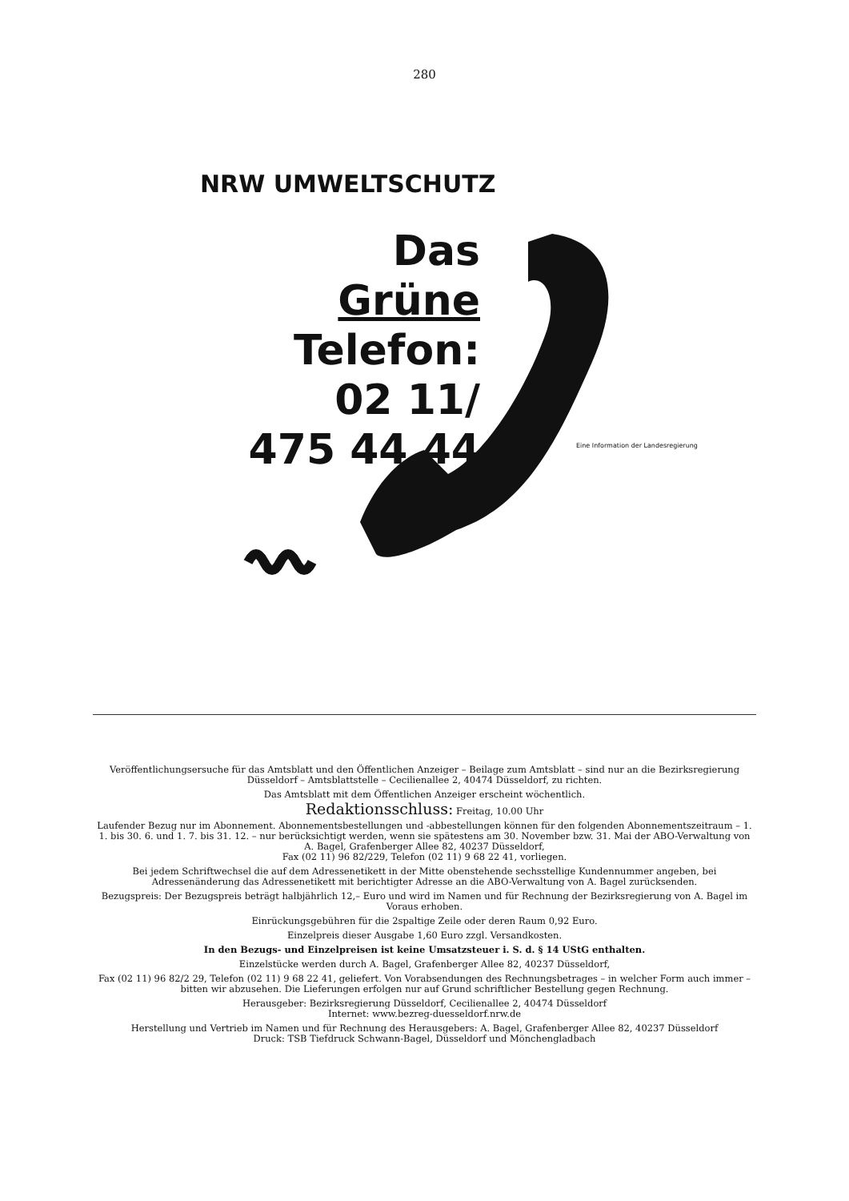280
NRW UMWELTSCHUTZ
Das
Grüne
Telefon:
02 11/
475 44 44
Eine Information der Landesregierung
Veröffentlichungsersuche für das Amtsblatt und den Öffentlichen Anzeiger – Beilage zum Amtsblatt – sind nur an die Bezirksregierung Düsseldorf – Amtsblattstelle – Cecilienallee 2, 40474 Düsseldorf, zu richten.
Das Amtsblatt mit dem Öffentlichen Anzeiger erscheint wöchentlich.
Redaktionsschluss: Freitag, 10.00 Uhr
Laufender Bezug nur im Abonnement. Abonnementsbestellungen und -abbestellungen können für den folgenden Abonnementszeitraum – 1. 1. bis 30. 6. und 1. 7. bis 31. 12. – nur berücksichtigt werden, wenn sie spätestens am 30. November bzw. 31. Mai der ABO-Verwaltung von A. Bagel, Grafenberger Allee 82, 40237 Düsseldorf,
Fax (02 11) 96 82/229, Telefon (02 11) 9 68 22 41, vorliegen.
Bei jedem Schriftwechsel die auf dem Adressenetikett in der Mitte obenstehende sechsstellige Kundennummer angeben, bei Adressenänderung das Adressenetikett mit berichtigter Adresse an die ABO-Verwaltung von A. Bagel zurücksenden.
Bezugspreis: Der Bezugspreis beträgt halbjährlich 12,– Euro und wird im Namen und für Rechnung der Bezirksregierung von A. Bagel im Voraus erhoben.
Einrückungsgebühren für die 2spaltige Zeile oder deren Raum 0,92 Euro.
Einzelpreis dieser Ausgabe 1,60 Euro zzgl. Versandkosten.
In den Bezugs- und Einzelpreisen ist keine Umsatzsteuer i. S. d. § 14 UStG enthalten.
Einzelstücke werden durch A. Bagel, Grafenberger Allee 82, 40237 Düsseldorf,
Fax (02 11) 96 82/2 29, Telefon (02 11) 9 68 22 41, geliefert. Von Vorabsendungen des Rechnungsbetrages – in welcher Form auch immer – bitten wir abzusehen. Die Lieferungen erfolgen nur auf Grund schriftlicher Bestellung gegen Rechnung.
Herausgeber: Bezirksregierung Düsseldorf, Cecilienallee 2, 40474 Düsseldorf
Internet: www.bezreg-duesseldorf.nrw.de
Herstellung und Vertrieb im Namen und für Rechnung des Herausgebers: A. Bagel, Grafenberger Allee 82, 40237 Düsseldorf
Druck: TSB Tiefdruck Schwann-Bagel, Düsseldorf und Mönchengladbach